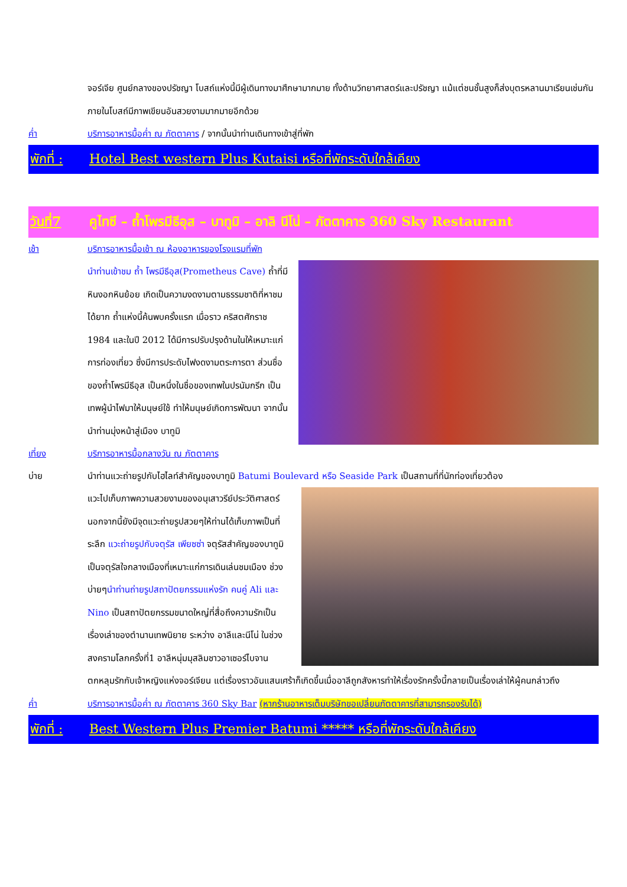จอร์เจีย ศูนย์กลางของปรัชญา โบสถ์แห่งนี้มีผู้เดินทางมาศึกษามากมาย ทั้งด้านวิทยาศาสตร์และปรัชญา แม้แต่ชนชั้นสูงก็ส่งบุตรหลานมาเรียนเช่นกัน ภายในโบสถ์มีภาพเขียนอันสวยงามมากมายอีกด้วย
ค่ำ บริการอาหารมื้อค่ำ ณ ภัตตาคาร / จากนั้นนำท่านเดินทางเข้าสู่ที่พัก
พักที่ :
Hotel Best western Plus Kutaisi หรือที่พักระดับใกล้เคียง
วันที่7 คูไทซี – ถ้ำโพรมีธีอุส – บาทูมิ – อาลิ นีโน่ – ภัตตาคาร 360 Sky Restaurant
เช้า บริการอาหารมื้อเช้า ณ ห้องอาหารของโรงแรมที่พัก
นำท่านเข้าชม ถ้ำ โพรมีธีอุส(Prometheus Cave) ถ้ำที่มีหินงอกหินย้อย เกิดเป็นความงดงามตามธรรมชาติที่หาชมได้ยาก ถ้ำแห่งนี้ค้นพบครั้งแรก เมื่อราว คริสตศักราช 1984 และในปี 2012 ได้มีการปรับปรุงด้านในให้เหมาะแก่การท่องเที่ยว ซึ่งมีการประดับไฟงดงามตระการตา ส่วนชื่อของถ้ำโพรมีธีอุส เป็นหนึ่งในชื่อของเทพในปรนัมกรีก เป็นเทพผู้นำไฟมาให้มนุษย์ใช้ ทำให้มนุษย์เกิดการพัฒนา จากนั้นนำท่านมุ่งหน้าสู่เมือง บาทูมิ
เที่ยง บริการอาหารมื้อกลางวัน ณ ภัตตาคาร
บ่าย นำท่านแวะถ่ายรูปกับไฮไลท์สำคัญของบาทูมิ Batumi Boulevard หรือ Seaside Park เป็นสถานที่ที่นักท่องเที่ยวต้อง
แวะไปเก็บภาพความสวยงามของอนุเสาวรีย์ประวัติศาสตร์ นอกจากนี้ยังมีจุดแวะถ่ายรูปสวยๆให้ท่านได้เก็บภาพเป็นที่ระลึก แวะถ่ายรูปกับจตุรัส เพียซซ่า จตุรัสสำคัญของบาทูมิเป็นจตุรัสใจกลางเมืองที่เหมาะแก่การเดินเล่นชมเมือง ช่วงบ่ายๆนำท่านถ่ายรูปสถาปัตยกรรมแห่งรัก คนคู่ Ali และ Nino เป็นสถาปัตยกรรมขนาดใหญ่ที่สื่อถึงความรักเป็นเรื่องเล่าของตำนานเทพนิยาย ระหว่าง อาลีและนีโน่ ในช่วงสงครามโลกครั้งที่1 อาลีหนุ่มมุสลิมชาวอาเซอร์ไบจานตกหลุมรักกับเจ้าหญิงแห่งจอร์เจียน แต่เรื่องราวอันแสนเศร้าก็เกิดขึ้นเมื่ออาลีถูกสังหารทำให้เรื่องรักครั้งนี้กลายเป็นเรื่องเล่าให้ผู้คนกล่าวถึง
ค่ำ บริการอาหารมื้อค่ำ ณ ภัตตาคาร 360 Sky Bar (หากร้านอาหารเต็มบริษัทขอเปลี่ยนภัตตาคารที่สามารถรองรับได้)
พักที่ :
Best Western Plus Premier Batumi ***** หรือที่พักระดับใกล้เคียง